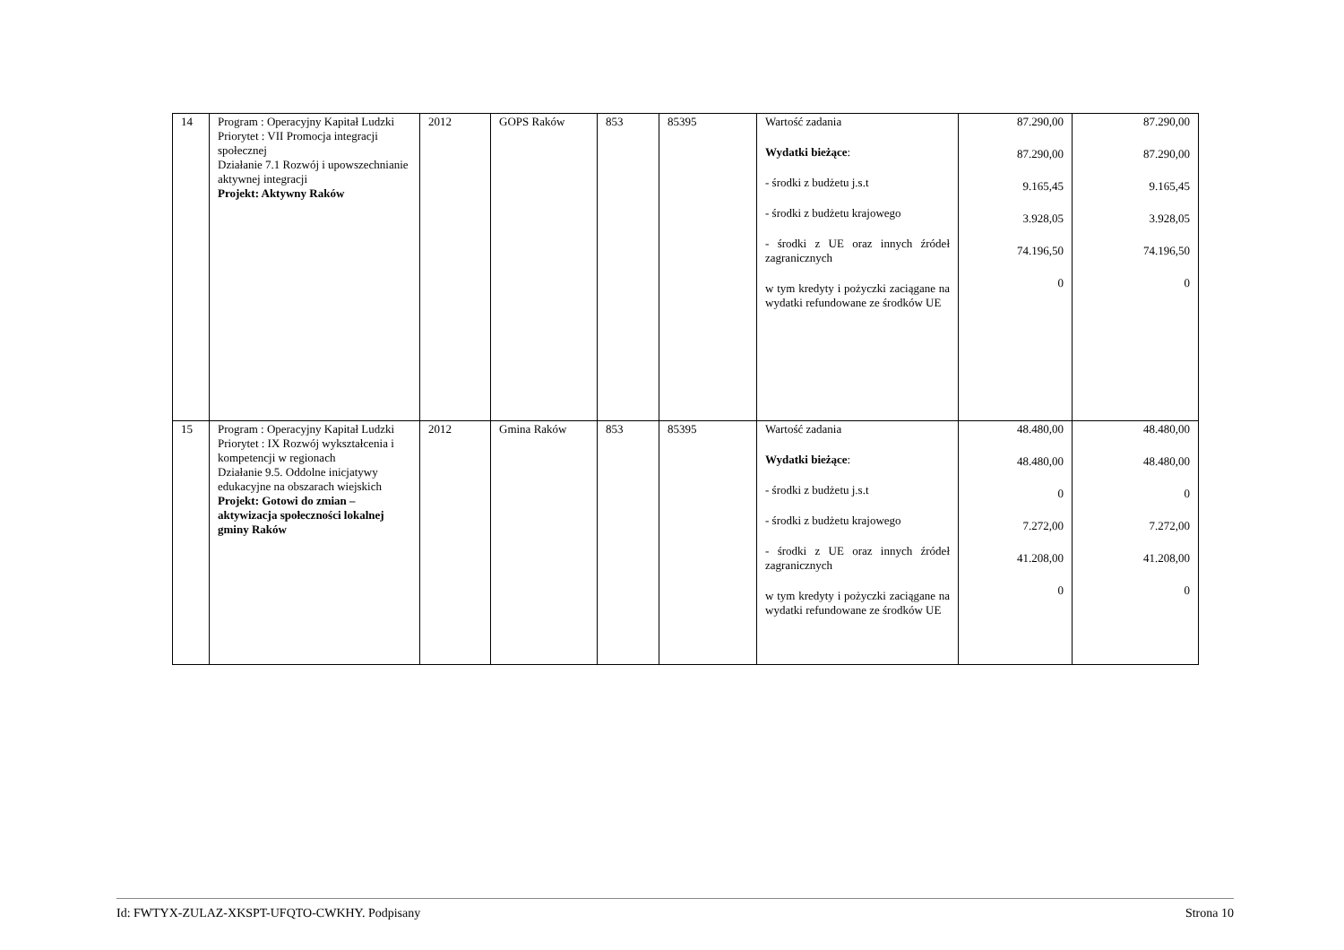| 14 | Program : Operacyjny Kapitał Ludzki Priorytet : VII Promocja integracji społecznej Działanie 7.1 Rozwój i upowszechnianie aktywnej integracji Projekt: Aktywny Raków | 2012 | GOPS Raków | 853 | 85395 | Wartość zadania Wydatki bieżące : - środki z budżetu j.s.t - środki z budżetu krajowego - środki z UE oraz innych źródeł zagranicznych w tym kredyty i pożyczki zaciągane na wydatki refundowane ze środków UE | 87.290,00 87.290,00 9.165,45 3.928,05 74.196,50 0 | 87.290,00 87.290,00 9.165,45 3.928,05 74.196,50 0 |
| 15 | Program : Operacyjny Kapitał Ludzki Priorytet : IX Rozwój wykształcenia i kompetencji w regionach Działanie 9.5. Oddolne inicjatywy edukacyjne na obszarach wiejskich Projekt: Gotowi do zmian – aktywizacja społeczności lokalnej gminy Raków | 2012 | Gmina Raków | 853 | 85395 | Wartość zadania Wydatki bieżące : - środki z budżetu j.s.t - środki z budżetu krajowego - środki z UE oraz innych źródeł zagranicznych w tym kredyty i pożyczki zaciągane na wydatki refundowane ze środków UE | 48.480,00 48.480,00 0 7.272,00 41.208,00 0 | 48.480,00 48.480,00 0 7.272,00 41.208,00 0 |
Id: FWTYX-ZULAZ-XKSPT-UFQTO-CWKHY. Podpisany Strona 10